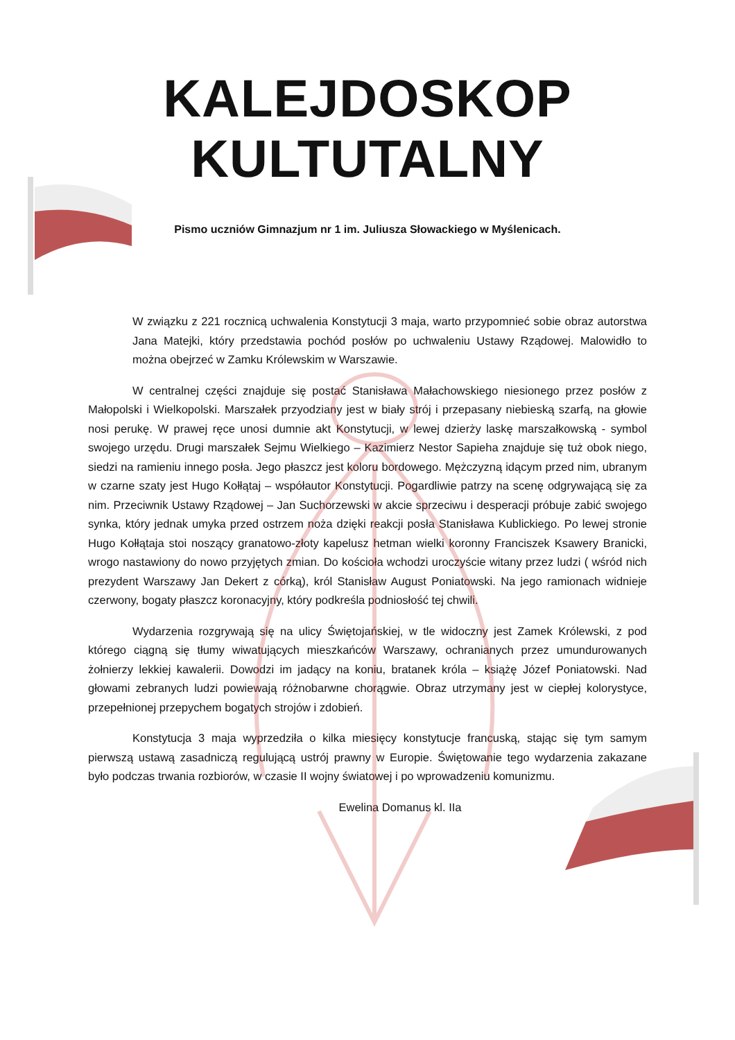KALEJDOSKOP KULTUTALNY
Pismo uczniów Gimnazjum nr 1 im. Juliusza Słowackiego w Myślenicach.
W związku z 221 rocznicą uchwalenia Konstytucji 3 maja, warto przypomnieć sobie obraz autorstwa Jana Matejki, który przedstawia pochód posłów po uchwaleniu Ustawy Rządowej. Malowidło to można obejrzeć w Zamku Królewskim w Warszawie.
W centralnej części znajduje się postać Stanisława Małachowskiego niesionego przez posłów z Małopolski i Wielkopolski. Marszałek przyodziany jest w biały strój i przepasany niebieską szarfą, na głowie nosi perukę. W prawej ręce unosi dumnie akt Konstytucji, w lewej dzierży laskę marszałkowską - symbol swojego urzędu. Drugi marszałek Sejmu Wielkiego – Kazimierz Nestor Sapieha znajduje się tuż obok niego, siedzi na ramieniu innego posła. Jego płaszcz jest koloru bordowego. Mężczyzną idącym przed nim, ubranym w czarne szaty jest Hugo Kołłątaj – współautor Konstytucji. Pogardliwie patrzy na scenę odgrywającą się za nim. Przeciwnik Ustawy Rządowej – Jan Suchorzewski w akcie sprzeciwu i desperacji próbuje zabić swojego synka, który jednak umyka przed ostrzem noża dzięki reakcji posła Stanisława Kublickiego. Po lewej stronie Hugo Kołłątaja stoi noszący granatowo-złoty kapelusz hetman wielki koronny Franciszek Ksawery Branicki, wrogo nastawiony do nowo przyjętych zmian. Do kościoła wchodzi uroczyście witany przez ludzi ( wśród nich prezydent Warszawy Jan Dekert z córką), król Stanisław August Poniatowski. Na jego ramionach widnieje czerwony, bogaty płaszcz koronacyjny, który podkreśla podniosłość tej chwili.
Wydarzenia rozgrywają się na ulicy Świętojańskiej, w tle widoczny jest Zamek Królewski, z pod którego ciągną się tłumy wiwatujących mieszkańców Warszawy, ochranianych przez umundurowanych żołnierzy lekkiej kawalerii. Dowodzi im jadący na koniu, bratanek króla – książę Józef Poniatowski. Nad głowami zebranych ludzi powiewają różnobarwne chorągwie. Obraz utrzymany jest w ciepłej kolorystyce, przepełnionej przepychem bogatych strojów i zdobień.
Konstytucja 3 maja wyprzedziła o kilka miesięcy konstytucje francuską, stając się tym samym pierwszą ustawą zasadniczą regulującą ustrój prawny w Europie. Świętowanie tego wydarzenia zakazane było podczas trwania rozbiorów, w czasie II wojny światowej i po wprowadzeniu komunizmu.
Ewelina Domanus kl. IIa